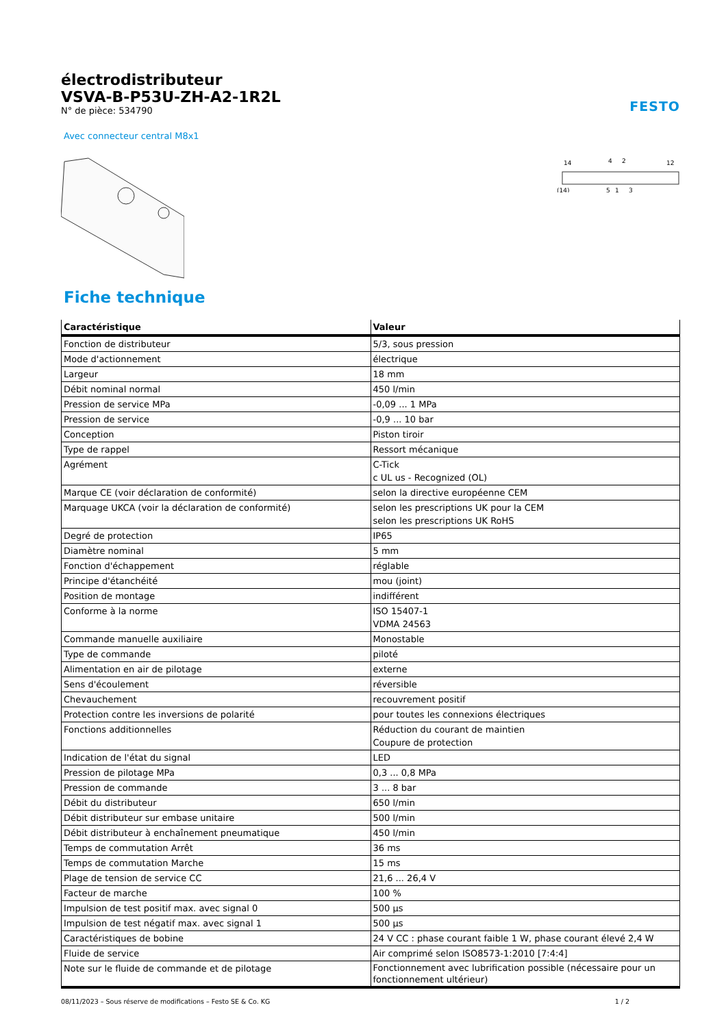électrodistributeur
VSVA-B-P53U-ZH-A2-1R2L
N° de pièce: 534790
FESTO
Avec connecteur central M8x1
14
4
2
12
(14)
5
1
3
Fiche technique
| Caractéristique | Valeur |
| --- | --- |
| Fonction de distributeur | 5/3, sous pression |
| Mode d'actionnement | électrique |
| Largeur | 18 mm |
| Débit nominal normal | 450 l/min |
| Pression de service MPa | -0,09 ... 1 MPa |
| Pression de service | -0,9 ... 10 bar |
| Conception | Piston tiroir |
| Type de rappel | Ressort mécanique |
| Agrément | C-Tick c UL us - Recognized (OL) |
| Marque CE (voir déclaration de conformité) | selon la directive européenne CEM |
| Marquage UKCA (voir la déclaration de conformité) | selon les prescriptions UK pour la CEM selon les prescriptions UK RoHS |
| Degré de protection | IP65 |
| Diamètre nominal | 5 mm |
| Fonction d'échappement | réglable |
| Principe d'étanchéité | mou (joint) |
| Position de montage | indifférent |
| Conforme à la norme | ISO 15407-1 VDMA 24563 |
| Commande manuelle auxiliaire | Monostable |
| Type de commande | piloté |
| Alimentation en air de pilotage | externe |
| Sens d'écoulement | réversible |
| Chevauchement | recouvrement positif |
| Protection contre les inversions de polarité | pour toutes les connexions électriques |
| Fonctions additionnelles | Réduction du courant de maintien Coupure de protection |
| Indication de l'état du signal | LED |
| Pression de pilotage MPa | 0,3 ... 0,8 MPa |
| Pression de commande | 3 ... 8 bar |
| Débit du distributeur | 650 l/min |
| Débit distributeur sur embase unitaire | 500 l/min |
| Débit distributeur à enchaînement pneumatique | 450 l/min |
| Temps de commutation Arrêt | 36 ms |
| Temps de commutation Marche | 15 ms |
| Plage de tension de service CC | 21,6 ... 26,4 V |
| Facteur de marche | 100 % |
| Impulsion de test positif max. avec signal 0 | 500 µs |
| Impulsion de test négatif max. avec signal 1 | 500 µs |
| Caractéristiques de bobine | 24 V CC : phase courant faible 1 W, phase courant élevé 2,4 W |
| Fluide de service | Air comprimé selon ISO8573-1:2010 [7:4:4] |
| Note sur le fluide de commande et de pilotage | Fonctionnement avec lubrification possible (nécessaire pour un fonctionnement ultérieur) |
08/11/2023 – Sous réserve de modifications – Festo SE & Co. KG 1 / 2